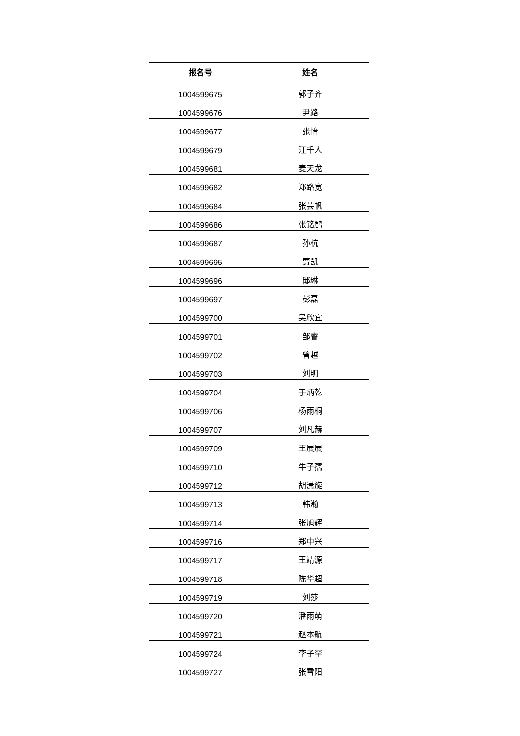| 报名号 | 姓名 |
| --- | --- |
| 1004599675 | 郭子齐 |
| 1004599676 | 尹路 |
| 1004599677 | 张怡 |
| 1004599679 | 汪千人 |
| 1004599681 | 麦天龙 |
| 1004599682 | 郑路宽 |
| 1004599684 | 张芸帆 |
| 1004599686 | 张铭鹛 |
| 1004599687 | 孙杭 |
| 1004599695 | 贾凯 |
| 1004599696 | 邸琳 |
| 1004599697 | 彭磊 |
| 1004599700 | 吴欣宜 |
| 1004599701 | 邹睿 |
| 1004599702 | 曾越 |
| 1004599703 | 刘明 |
| 1004599704 | 于炳乾 |
| 1004599706 | 杨雨桐 |
| 1004599707 | 刘凡赫 |
| 1004599709 | 王展展 |
| 1004599710 | 牛子孺 |
| 1004599712 | 胡潇旋 |
| 1004599713 | 韩瀚 |
| 1004599714 | 张旭辉 |
| 1004599716 | 郑中兴 |
| 1004599717 | 王靖源 |
| 1004599718 | 陈华超 |
| 1004599719 | 刘莎 |
| 1004599720 | 潘雨萌 |
| 1004599721 | 赵本航 |
| 1004599724 | 李子罕 |
| 1004599727 | 张雪阳 |